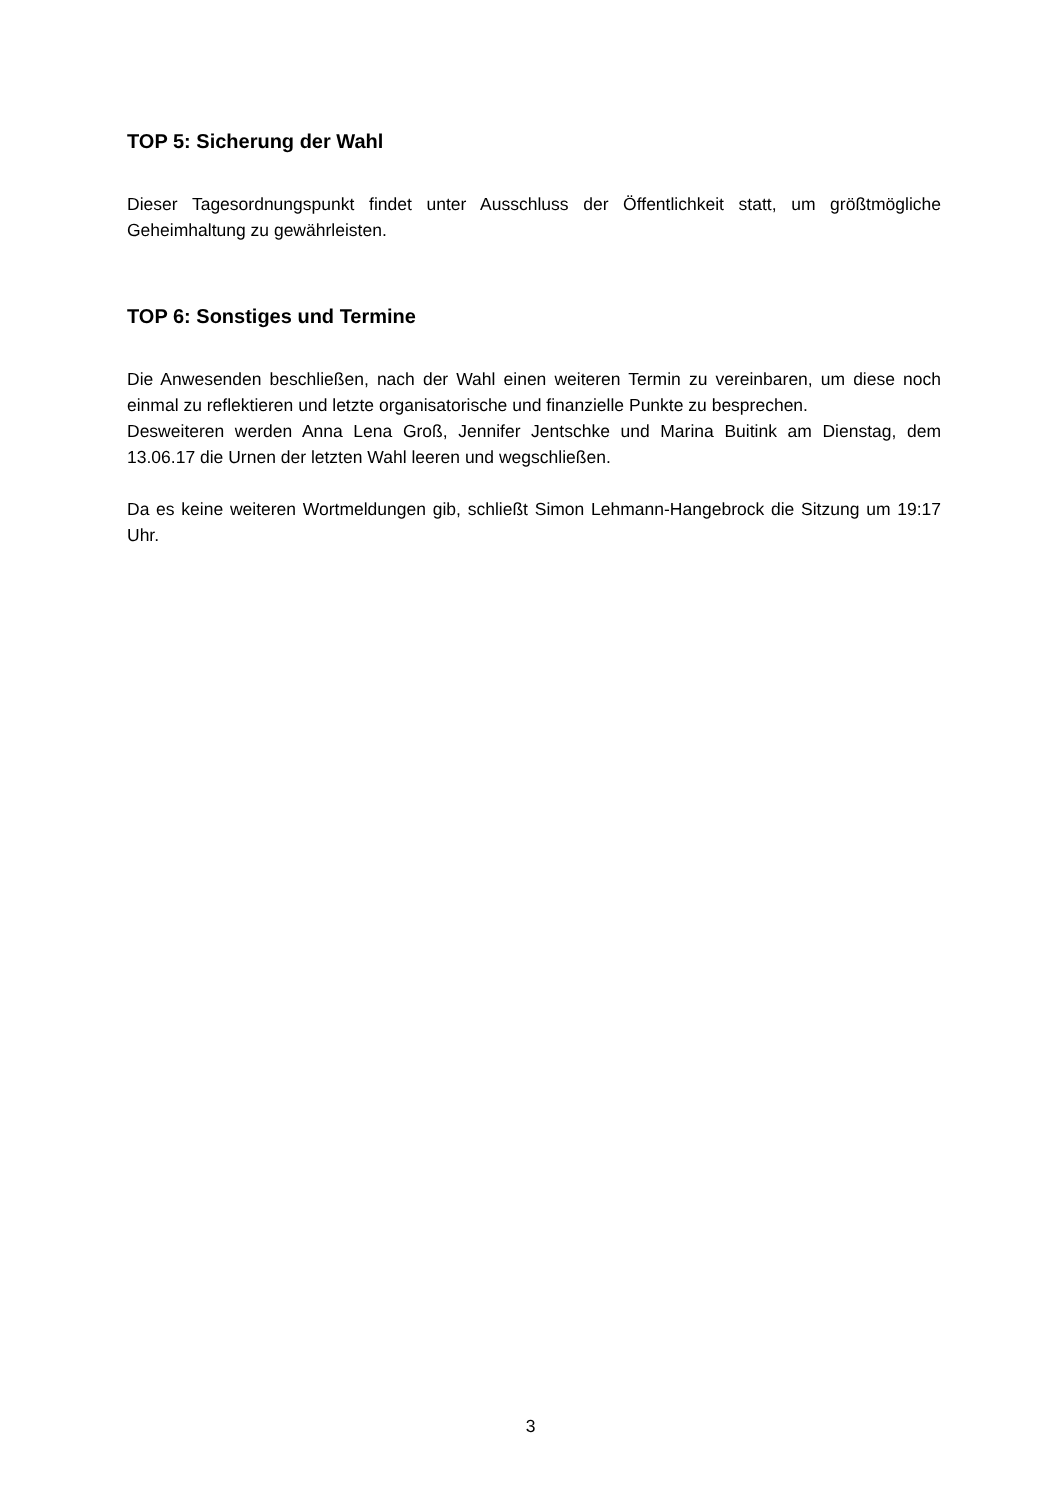TOP 5: Sicherung der Wahl
Dieser Tagesordnungspunkt findet unter Ausschluss der Öffentlichkeit statt, um größtmögliche Geheimhaltung zu gewährleisten.
TOP 6: Sonstiges und Termine
Die Anwesenden beschließen, nach der Wahl einen weiteren Termin zu vereinbaren, um diese noch einmal zu reflektieren und letzte organisatorische und finanzielle Punkte zu besprechen.
Desweiteren werden Anna Lena Groß, Jennifer Jentschke und Marina Buitink am Dienstag, dem 13.06.17 die Urnen der letzten Wahl leeren und wegschließen.
Da es keine weiteren Wortmeldungen gib, schließt Simon Lehmann-Hangebrock die Sitzung um 19:17 Uhr.
3